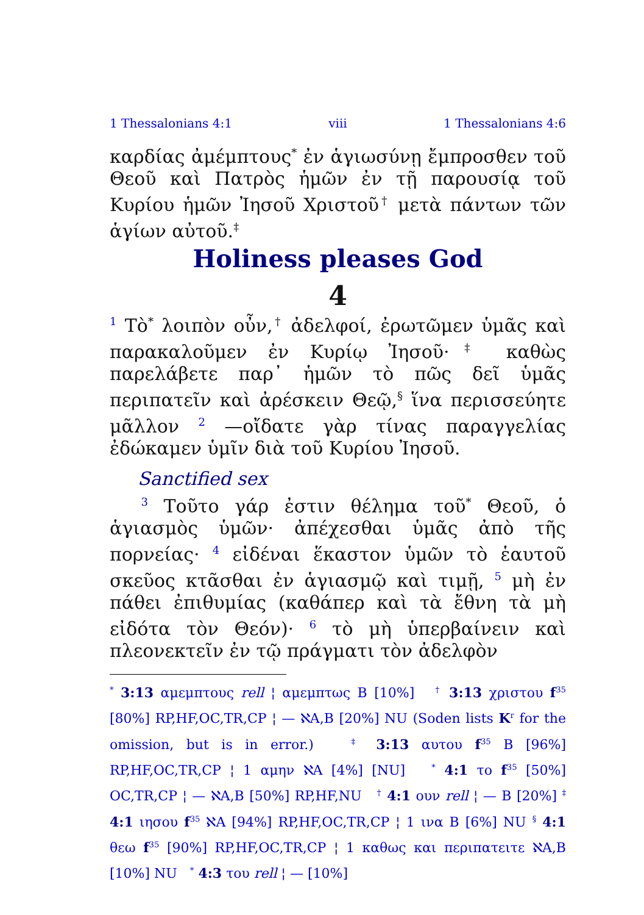1 Thessalonians 4:1 viii 1 Thessalonians 4:6
καρδίας ἀμέμπτους<sup>*</sup> ἐν ἁγιωσύνῃ ἔμπροσθεν τοῦ Θεοῦ καὶ Πατρὸς ἡμῶν ἐν τῇ παρουσίᾳ τοῦ Κυρίου ἡμῶν Ἰησοῦ Χριστοῦ<sup>†</sup> μετὰ πάντων τῶν ἁγίων αὐτοῦ.<sup>‡</sup>
Holiness pleases God
4
<sup>1</sup> Τὸ<sup>*</sup> λοιπὸν οὖν,<sup>†</sup> ἀδελφοί, ἐρωτῶμεν ὑμᾶς καὶ παρακαλοῦμεν ἐν Κυρίῳ Ἰησοῦ·<sup>‡</sup> καθὼς παρελάβετε παρ᾽ ἡμῶν τὸ πῶς δεῖ ὑμᾶς περιπατεῖν καὶ ἀρέσκειν Θεῷ,<sup>§</sup> ἵνα περισσεύητε μᾶλλον <sup>2</sup> —οἴδατε γὰρ τίνας παραγγελίας ἐδώκαμεν ὑμῖν διὰ τοῦ Κυρίου Ἰησοῦ.
Sanctified sex
<sup>3</sup> Τοῦτο γάρ ἐστιν θέλημα τοῦ<sup>*</sup> Θεοῦ, ὁ ἁγιασμὸς ὑμῶν· ἀπέχεσθαι ὑμᾶς ἀπὸ τῆς πορνείας· <sup>4</sup> εἰδέναι ἕκαστον ὑμῶν τὸ ἑαυτοῦ σκεῦος κτᾶσθαι ἐν ἁγιασμῷ καὶ τιμῇ, <sup>5</sup> μὴ ἐν πάθει ἐπιθυμίας (καθάπερ καὶ τὰ ἔθνη τὰ μὴ εἰδότα τὸν Θεόν)· <sup>6</sup> τὸ μὴ ὑπερβαίνειν καὶ πλεονεκτεῖν ἐν τῷ πράγματι τὸν ἀδελφὸν
<sup>*</sup> 3:13 αμεμπτους rell ¦ αμεμπτως B [10%] <sup>†</sup> 3:13 χριστου f<sup>35</sup> [80%] RP,HF,OC,TR,CP ¦ — ℵA,B [20%] NU (Soden lists K<sup>r</sup> for the omission, but is in error.) <sup>‡</sup> 3:13 αυτου f<sup>35</sup> B [96%] RP,HF,OC,TR,CP ¦ 1 αμην ℵA [4%] [NU] <sup>*</sup> 4:1 το f<sup>35</sup> [50%] OC,TR,CP ¦ — ℵA,B [50%] RP,HF,NU <sup>†</sup> 4:1 ουν rell ¦ — B [20%] <sup>‡</sup> 4:1 ιησου f<sup>35</sup> ℵA [94%] RP,HF,OC,TR,CP ¦ 1 ινα B [6%] NU <sup>§</sup> 4:1 θεω f<sup>35</sup> [90%] RP,HF,OC,TR,CP ¦ 1 καθως και περιπατειτε ℵA,B [10%] NU <sup>*</sup> 4:3 του rell ¦ — [10%]